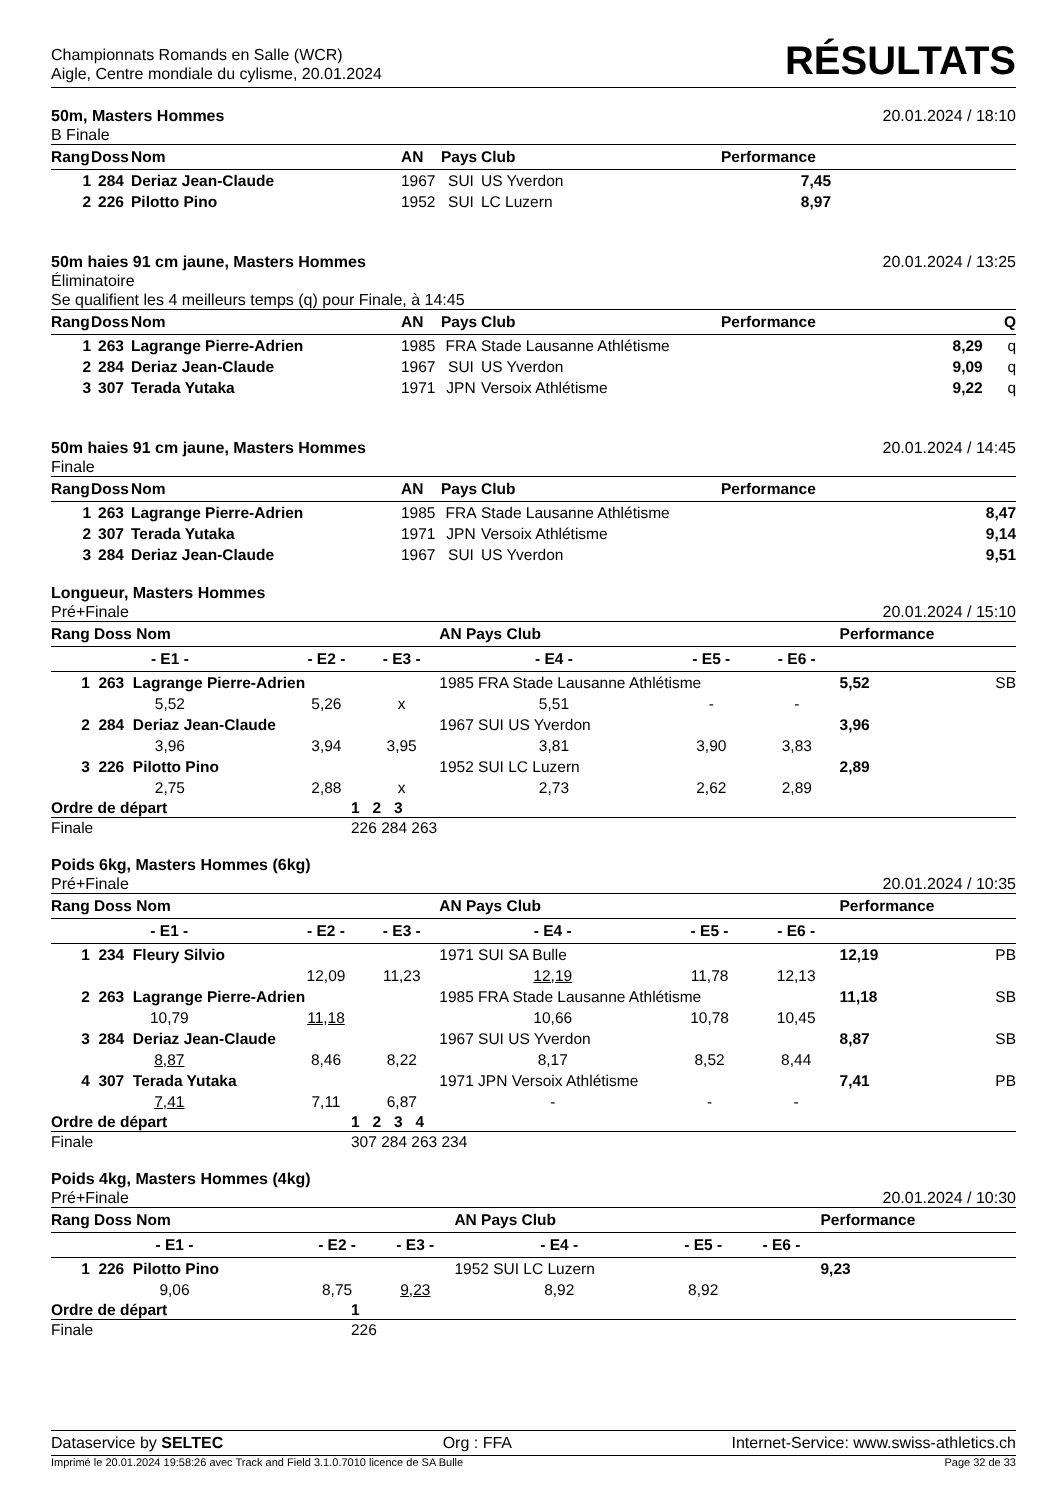Championnats Romands en Salle (WCR)
Aigle, Centre mondiale du cylisme, 20.01.2024
RÉSULTATS
50m, Masters Hommes 20.01.2024 / 18:10
B Finale
| Rang | Doss | Nom | AN | Pays | Club | Performance | |
| --- | --- | --- | --- | --- | --- | --- | --- |
| 1 | 284 | Deriaz Jean-Claude | 1967 | SUI | US Yverdon | 7,45 | |
| 2 | 226 | Pilotto Pino | 1952 | SUI | LC Luzern | 8,97 | |
50m haies 91 cm jaune, Masters Hommes 20.01.2024 / 13:25
Éliminatoire
Se qualifient les 4 meilleurs temps (q) pour Finale, à 14:45
| Rang | Doss | Nom | AN | Pays | Club | Performance | Q |
| --- | --- | --- | --- | --- | --- | --- | --- |
| 1 | 263 | Lagrange Pierre-Adrien | 1985 | FRA | Stade Lausanne Athlétisme | 8,29 | q |
| 2 | 284 | Deriaz Jean-Claude | 1967 | SUI | US Yverdon | 9,09 | q |
| 3 | 307 | Terada Yutaka | 1971 | JPN | Versoix Athlétisme | 9,22 | q |
50m haies 91 cm jaune, Masters Hommes 20.01.2024 / 14:45
Finale
| Rang | Doss | Nom | AN | Pays | Club | Performance | |
| --- | --- | --- | --- | --- | --- | --- | --- |
| 1 | 263 | Lagrange Pierre-Adrien | 1985 | FRA | Stade Lausanne Athlétisme | 8,47 | |
| 2 | 307 | Terada Yutaka | 1971 | JPN | Versoix Athlétisme | 9,14 | |
| 3 | 284 | Deriaz Jean-Claude | 1967 | SUI | US Yverdon | 9,51 | |
Longueur, Masters Hommes
Pré+Finale 20.01.2024 / 15:10
| Rang Doss Nom | | | AN Pays Club | | | Performance | |
| --- | --- | --- | --- | --- | --- | --- | --- |
| - E1 - | - E2 - | - E3 - | - E4 - | - E5 - | - E6 - | | |
| 1 263 Lagrange Pierre-Adrien | | | 1985 FRA Stade Lausanne Athlétisme | | | 5,52 | SB |
| 5,52 | 5,26 | x | 5,51 | - | - | | |
| 2 284 Deriaz Jean-Claude | | | 1967 SUI US Yverdon | | | 3,96 | |
| 3,96 | 3,94 | 3,95 | 3,81 | 3,90 | 3,83 | | |
| 3 226 Pilotto Pino | | | 1952 SUI LC Luzern | | | 2,89 | |
| 2,75 | 2,88 | x | 2,73 | 2,62 | 2,89 | | |
| Ordre de départ | 1 2 3 |
| Finale | 226 284 263 |
Poids 6kg, Masters Hommes (6kg)
Pré+Finale 20.01.2024 / 10:35
| Rang Doss Nom | | | AN Pays Club | | | Performance | |
| --- | --- | --- | --- | --- | --- | --- | --- |
| - E1 - | - E2 - | - E3 - | - E4 - | - E5 - | - E6 - | | |
| 1 234 Fleury Silvio | | | 1971 SUI SA Bulle | | | 12,19 | PB |
| | 12,09 | 11,23 | 12,19 | 11,78 | 12,13 | | |
| 2 263 Lagrange Pierre-Adrien | | | 1985 FRA Stade Lausanne Athlétisme | | | 11,18 | SB |
| 10,79 | 11,18 | | 10,66 | 10,78 | 10,45 | | |
| 3 284 Deriaz Jean-Claude | | | 1967 SUI US Yverdon | | | 8,87 | SB |
| 8,87 | 8,46 | 8,22 | 8,17 | 8,52 | 8,44 | | |
| 4 307 Terada Yutaka | | | 1971 JPN Versoix Athlétisme | | | 7,41 | PB |
| 7,41 | 7,11 | 6,87 | - | - | - | | |
| Ordre de départ | 1 2 3 4 |
| Finale | 307 284 263 234 |
Poids 4kg, Masters Hommes (4kg)
Pré+Finale 20.01.2024 / 10:30
| Rang Doss Nom | | | AN Pays Club | | | Performance | |
| --- | --- | --- | --- | --- | --- | --- | --- |
| - E1 - | - E2 - | - E3 - | - E4 - | - E5 - | - E6 - | | |
| 1 226 Pilotto Pino | | | 1952 SUI LC Luzern | | | 9,23 | |
| 9,06 | 8,75 | 9,23 | 8,92 | 8,92 | | | |
| Ordre de départ | 1 |
| Finale | 226 |
Dataservice by SELTEC Org : FFA Internet-Service: www.swiss-athletics.ch
Imprimé le 20.01.2024 19:58:26 avec Track and Field 3.1.0.7010 licence de SA Bulle Page 32 de 33